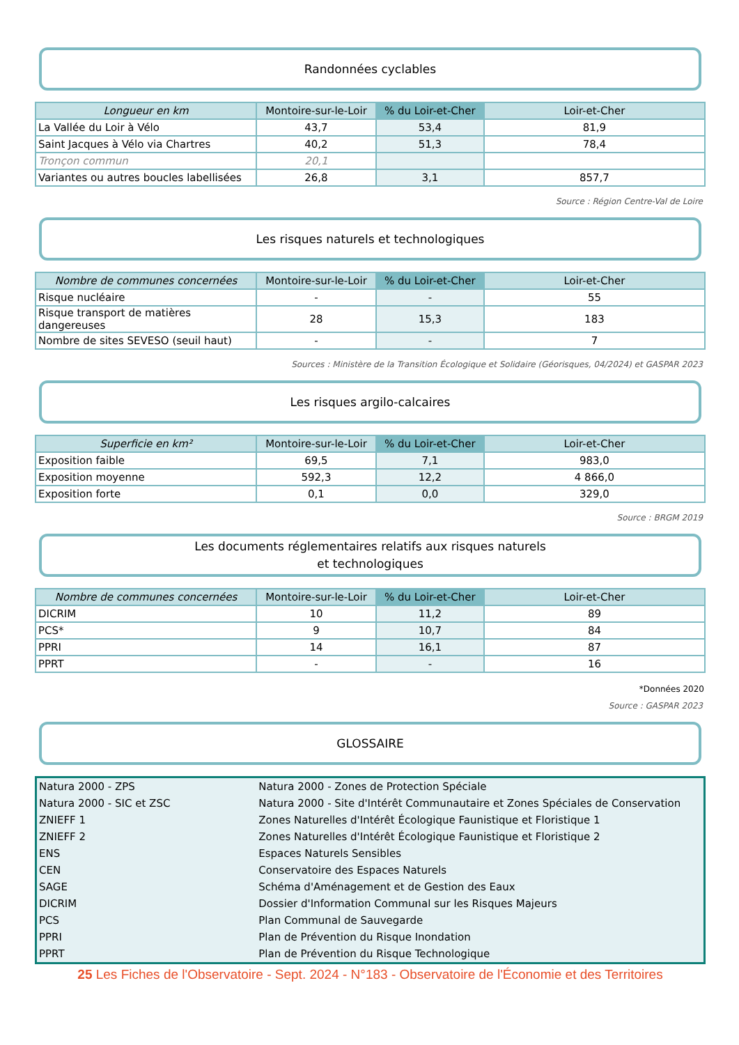Randonnées cyclables
| Longueur en km | Montoire-sur-le-Loir | % du Loir-et-Cher | Loir-et-Cher |
| --- | --- | --- | --- |
| La Vallée du Loir à Vélo | 43,7 | 53,4 | 81,9 |
| Saint Jacques à Vélo via Chartres | 40,2 | 51,3 | 78,4 |
| Tronçon commun | 20,1 | | |
| Variantes ou autres boucles labellisées | 26,8 | 3,1 | 857,7 |
Source : Région Centre-Val de Loire
Les risques naturels et technologiques
| Nombre de communes concernées | Montoire-sur-le-Loir | % du Loir-et-Cher | Loir-et-Cher |
| --- | --- | --- | --- |
| Risque nucléaire | - | - | 55 |
| Risque transport de matières dangereuses | 28 | 15,3 | 183 |
| Nombre de sites SEVESO (seuil haut) | - | - | 7 |
Sources : Ministère de la Transition Écologique et Solidaire (Géorisques, 04/2024) et GASPAR 2023
Les risques argilo-calcaires
| Superficie en km² | Montoire-sur-le-Loir | % du Loir-et-Cher | Loir-et-Cher |
| --- | --- | --- | --- |
| Exposition faible | 69,5 | 7,1 | 983,0 |
| Exposition moyenne | 592,3 | 12,2 | 4 866,0 |
| Exposition forte | 0,1 | 0,0 | 329,0 |
Source : BRGM 2019
Les documents réglementaires relatifs aux risques naturels
et technologiques
| Nombre de communes concernées | Montoire-sur-le-Loir | % du Loir-et-Cher | Loir-et-Cher |
| --- | --- | --- | --- |
| DICRIM | 10 | 11,2 | 89 |
| PCS* | 9 | 10,7 | 84 |
| PPRI | 14 | 16,1 | 87 |
| PPRT | - | - | 16 |
*Données 2020
Source : GASPAR 2023
GLOSSAIRE
| Natura 2000 - ZPS | Natura 2000 - Zones de Protection Spéciale |
| Natura 2000 - SIC et ZSC | Natura 2000 - Site d'Intérêt Communautaire et Zones Spéciales de Conservation |
| ZNIEFF 1 | Zones Naturelles d'Intérêt Écologique Faunistique et Floristique 1 |
| ZNIEFF 2 | Zones Naturelles d'Intérêt Écologique Faunistique et Floristique 2 |
| ENS | Espaces Naturels Sensibles |
| CEN | Conservatoire des Espaces Naturels |
| SAGE | Schéma d'Aménagement et de Gestion des Eaux |
| DICRIM | Dossier d'Information Communal sur les Risques Majeurs |
| PCS | Plan Communal de Sauvegarde |
| PPRI | Plan de Prévention du Risque Inondation |
| PPRT | Plan de Prévention du Risque Technologique |
25 Les Fiches de l'Observatoire - Sept. 2024 - N°183 - Observatoire de l'Économie et des Territoires